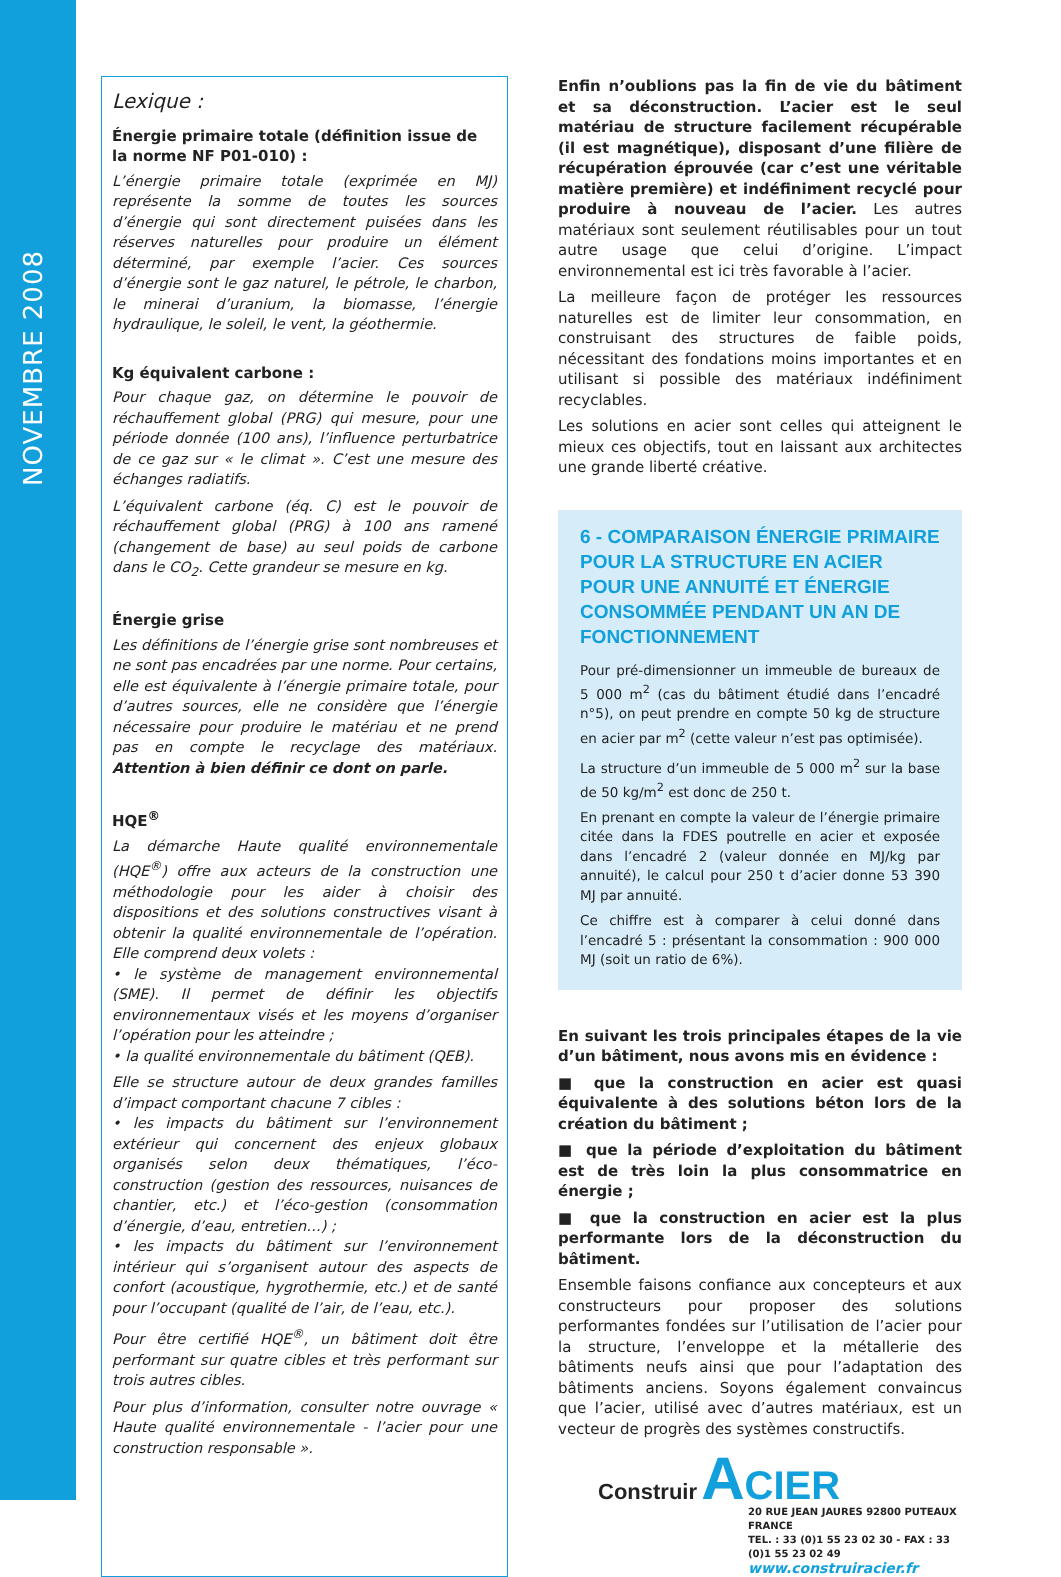NOVEMBRE 2008
Lexique :
Énergie primaire totale (définition issue de la norme NF P01-010) :
L’énergie primaire totale (exprimée en MJ) représente la somme de toutes les sources d’énergie qui sont directement puisées dans les réserves naturelles pour produire un élément déterminé, par exemple l’acier. Ces sources d’énergie sont le gaz naturel, le pétrole, le charbon, le minerai d’uranium, la biomasse, l’énergie hydraulique, le soleil, le vent, la géothermie.
Kg équivalent carbone :
Pour chaque gaz, on détermine le pouvoir de réchauffement global (PRG) qui mesure, pour une période donnée (100 ans), l’influence perturbatrice de ce gaz sur « le climat ». C’est une mesure des échanges radiatifs.
L’équivalent carbone (éq. C) est le pouvoir de réchauffement global (PRG) à 100 ans ramené (changement de base) au seul poids de carbone dans le CO<sub>2</sub>. Cette grandeur se mesure en kg.
Énergie grise
Les définitions de l’énergie grise sont nombreuses et ne sont pas encadrées par une norme. Pour certains, elle est équivalente à l’énergie primaire totale, pour d’autres sources, elle ne considère que l’énergie nécessaire pour produire le matériau et ne prend pas en compte le recyclage des matériaux. Attention à bien définir ce dont on parle.
HQE<sup>®</sup>
La démarche Haute qualité environnementale (HQE<sup>®</sup>) offre aux acteurs de la construction une méthodologie pour les aider à choisir des dispositions et des solutions constructives visant à obtenir la qualité environnementale de l’opération. Elle comprend deux volets :
• le système de management environnemental (SME). Il permet de définir les objectifs environnementaux visés et les moyens d’organiser l’opération pour les atteindre ;
• la qualité environnementale du bâtiment (QEB).
Elle se structure autour de deux grandes familles d’impact comportant chacune 7 cibles :
• les impacts du bâtiment sur l’environnement extérieur qui concernent des enjeux globaux organisés selon deux thématiques, l’éco-construction (gestion des ressources, nuisances de chantier, etc.) et l’éco-gestion (consommation d’énergie, d’eau, entretien…) ;
• les impacts du bâtiment sur l’environnement intérieur qui s’organisent autour des aspects de confort (acoustique, hygrothermie, etc.) et de santé pour l’occupant (qualité de l’air, de l’eau, etc.).
Pour être certifié HQE<sup>®</sup>, un bâtiment doit être performant sur quatre cibles et très performant sur trois autres cibles.
Pour plus d’information, consulter notre ouvrage « Haute qualité environnementale - l’acier pour une construction responsable ».
Enfin n’oublions pas la fin de vie du bâtiment et sa déconstruction. L’acier est le seul matériau de structure facilement récupérable (il est magnétique), disposant d’une filière de récupération éprouvée (car c’est une véritable matière première) et indéfiniment recyclé pour produire à nouveau de l’acier. Les autres matériaux sont seulement réutilisables pour un tout autre usage que celui d’origine. L’impact environnemental est ici très favorable à l’acier.
La meilleure façon de protéger les ressources naturelles est de limiter leur consommation, en construisant des structures de faible poids, nécessitant des fondations moins importantes et en utilisant si possible des matériaux indéfiniment recyclables.
Les solutions en acier sont celles qui atteignent le mieux ces objectifs, tout en laissant aux architectes une grande liberté créative.
6 - COMPARAISON ÉNERGIE PRIMAIRE POUR LA STRUCTURE EN ACIER POUR UNE ANNUITÉ ET ÉNERGIE CONSOMMÉE PENDANT UN AN DE FONCTIONNEMENT
Pour pré-dimensionner un immeuble de bureaux de 5 000 m<sup>2</sup> (cas du bâtiment étudié dans l’encadré n°5), on peut prendre en compte 50 kg de structure en acier par m<sup>2</sup> (cette valeur n’est pas optimisée).
La structure d’un immeuble de 5 000 m<sup>2</sup> sur la base de 50 kg/m<sup>2</sup> est donc de 250 t.
En prenant en compte la valeur de l’énergie primaire citée dans la FDES poutrelle en acier et exposée dans l’encadré 2 (valeur donnée en MJ/kg par annuité), le calcul pour 250 t d’acier donne 53 390 MJ par annuité.
Ce chiffre est à comparer à celui donné dans l’encadré 5 : présentant la consommation : 900 000 MJ (soit un ratio de 6%).
En suivant les trois principales étapes de la vie d’un bâtiment, nous avons mis en évidence :
■ que la construction en acier est quasi équivalente à des solutions béton lors de la création du bâtiment ;
■ que la période d’exploitation du bâtiment est de très loin la plus consommatrice en énergie ;
■ que la construction en acier est la plus performante lors de la déconstruction du bâtiment.
Ensemble faisons confiance aux concepteurs et aux constructeurs pour proposer des solutions performantes fondées sur l’utilisation de l’acier pour la structure, l’enveloppe et la métallerie des bâtiments neufs ainsi que pour l’adaptation des bâtiments anciens. Soyons également convaincus que l’acier, utilisé avec d’autres matériaux, est un vecteur de progrès des systèmes constructifs.
Construir ACIER
20 RUE JEAN JAURES 92800 PUTEAUX FRANCE
TEL. : 33 (0)1 55 23 02 30 - FAX : 33 (0)1 55 23 02 49
www.construiracier.fr